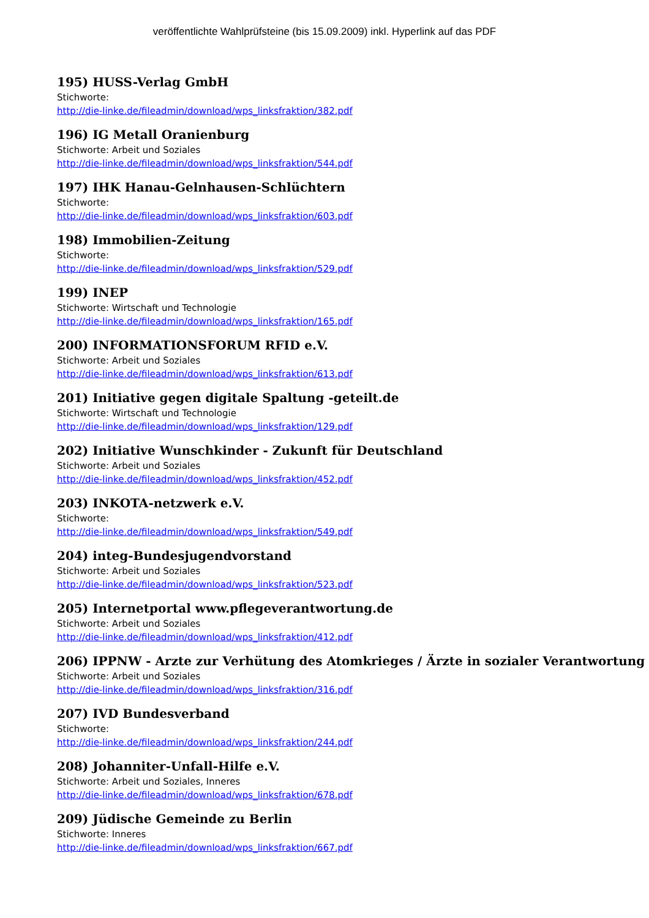veröffentlichte Wahlprüfsteine (bis 15.09.2009) inkl. Hyperlink auf das PDF
195) HUSS-Verlag GmbH
Stichworte:
http://die-linke.de/fileadmin/download/wps_linksfraktion/382.pdf
196) IG Metall Oranienburg
Stichworte: Arbeit und Soziales
http://die-linke.de/fileadmin/download/wps_linksfraktion/544.pdf
197) IHK Hanau-Gelnhausen-Schlüchtern
Stichworte:
http://die-linke.de/fileadmin/download/wps_linksfraktion/603.pdf
198) Immobilien-Zeitung
Stichworte:
http://die-linke.de/fileadmin/download/wps_linksfraktion/529.pdf
199) INEP
Stichworte: Wirtschaft und Technologie
http://die-linke.de/fileadmin/download/wps_linksfraktion/165.pdf
200) INFORMATIONSFORUM RFID e.V.
Stichworte: Arbeit und Soziales
http://die-linke.de/fileadmin/download/wps_linksfraktion/613.pdf
201) Initiative gegen digitale Spaltung -geteilt.de
Stichworte: Wirtschaft und Technologie
http://die-linke.de/fileadmin/download/wps_linksfraktion/129.pdf
202) Initiative Wunschkinder - Zukunft für Deutschland
Stichworte: Arbeit und Soziales
http://die-linke.de/fileadmin/download/wps_linksfraktion/452.pdf
203) INKOTA-netzwerk e.V.
Stichworte:
http://die-linke.de/fileadmin/download/wps_linksfraktion/549.pdf
204) integ-Bundesjugendvorstand
Stichworte: Arbeit und Soziales
http://die-linke.de/fileadmin/download/wps_linksfraktion/523.pdf
205) Internetportal www.pflegeverantwortung.de
Stichworte: Arbeit und Soziales
http://die-linke.de/fileadmin/download/wps_linksfraktion/412.pdf
206) IPPNW - Arzte zur Verhütung des Atomkrieges / Ärzte in sozialer Verantwortung
Stichworte: Arbeit und Soziales
http://die-linke.de/fileadmin/download/wps_linksfraktion/316.pdf
207) IVD Bundesverband
Stichworte:
http://die-linke.de/fileadmin/download/wps_linksfraktion/244.pdf
208) Johanniter-Unfall-Hilfe e.V.
Stichworte: Arbeit und Soziales, Inneres
http://die-linke.de/fileadmin/download/wps_linksfraktion/678.pdf
209) Jüdische Gemeinde zu Berlin
Stichworte: Inneres
http://die-linke.de/fileadmin/download/wps_linksfraktion/667.pdf